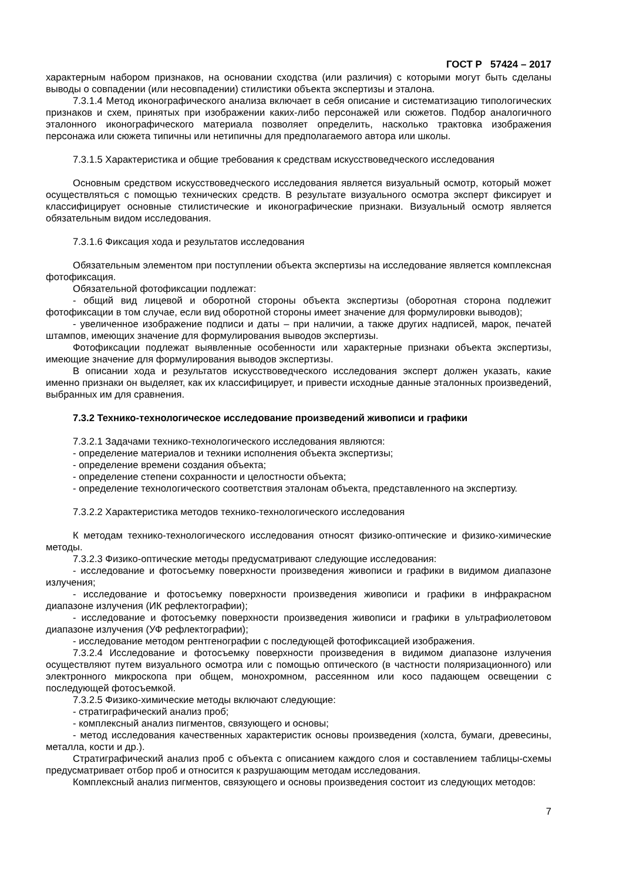ГОСТ Р 57424 – 2017
характерным набором признаков, на основании сходства (или различия) с которыми могут быть сделаны выводы о совпадении (или несовпадении) стилистики объекта экспертизы и эталона.
7.3.1.4 Метод иконографического анализа включает в себя описание и систематизацию типологических признаков и схем, принятых при изображении каких-либо персонажей или сюжетов. Подбор аналогичного эталонного иконографического материала позволяет определить, насколько трактовка изображения персонажа или сюжета типичны или нетипичны для предполагаемого автора или школы.
7.3.1.5 Характеристика и общие требования к средствам искусствоведческого исследования
Основным средством искусствоведческого исследования является визуальный осмотр, который может осуществляться с помощью технических средств. В результате визуального осмотра эксперт фиксирует и классифицирует основные стилистические и иконографические признаки. Визуальный осмотр является обязательным видом исследования.
7.3.1.6 Фиксация хода и результатов исследования
Обязательным элементом при поступлении объекта экспертизы на исследование является комплексная фотофиксация.
Обязательной фотофиксации подлежат:
- общий вид лицевой и оборотной стороны объекта экспертизы (оборотная сторона подлежит фотофиксации в том случае, если вид оборотной стороны имеет значение для формулировки выводов);
- увеличенное изображение подписи и даты – при наличии, а также других надписей, марок, печатей штампов, имеющих значение для формулирования выводов экспертизы.
Фотофиксации подлежат выявленные особенности или характерные признаки объекта экспертизы, имеющие значение для формулирования выводов экспертизы.
В описании хода и результатов искусствоведческого исследования эксперт должен указать, какие именно признаки он выделяет, как их классифицирует, и привести исходные данные эталонных произведений, выбранных им для сравнения.
7.3.2 Технико-технологическое исследование произведений живописи и графики
7.3.2.1 Задачами технико-технологического исследования являются:
- определение материалов и техники исполнения объекта экспертизы;
- определение времени создания объекта;
- определение степени сохранности и целостности объекта;
- определение технологического соответствия эталонам объекта, представленного на экспертизу.
7.3.2.2 Характеристика методов технико-технологического исследования
К методам технико-технологического исследования относят физико-оптические и физико-химические методы.
7.3.2.3 Физико-оптические методы предусматривают следующие исследования:
- исследование и фотосъемку поверхности произведения живописи и графики в видимом диапазоне излучения;
- исследование и фотосъемку поверхности произведения живописи и графики в инфракрасном диапазоне излучения (ИК рефлектографии);
- исследование и фотосъемку поверхности произведения живописи и графики в ультрафиолетовом диапазоне излучения (УФ рефлектографии);
- исследование методом рентгенографии с последующей фотофиксацией изображения.
7.3.2.4 Исследование и фотосъемку поверхности произведения в видимом диапазоне излучения осуществляют путем визуального осмотра или с помощью оптического (в частности поляризационного) или электронного микроскопа при общем, монохромном, рассеянном или косо падающем освещении с последующей фотосъемкой.
7.3.2.5 Физико-химические методы включают следующие:
- стратиграфический анализ проб;
- комплексный анализ пигментов, связующего и основы;
- метод исследования качественных характеристик основы произведения (холста, бумаги, древесины, металла, кости и др.).
Стратиграфический анализ проб с объекта с описанием каждого слоя и составлением таблицы-схемы предусматривает отбор проб и относится к разрушающим методам исследования.
Комплексный анализ пигментов, связующего и основы произведения состоит из следующих методов:
7